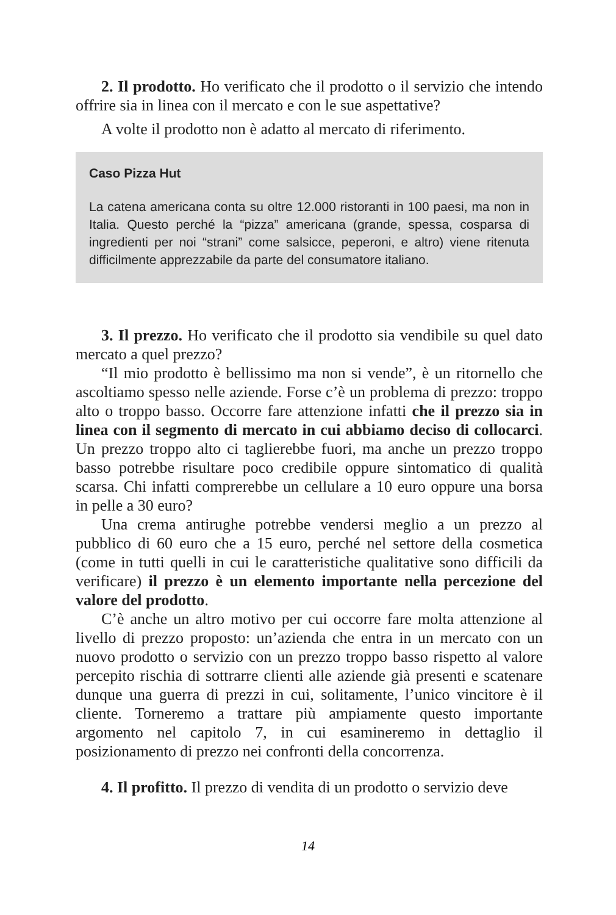2. Il prodotto. Ho verificato che il prodotto o il servizio che intendo offrire sia in linea con il mercato e con le sue aspettative?
A volte il prodotto non è adatto al mercato di riferimento.
Caso Pizza Hut
La catena americana conta su oltre 12.000 ristoranti in 100 paesi, ma non in Italia. Questo perché la “pizza” americana (grande, spessa, cosparsa di ingredienti per noi “strani” come salsicce, peperoni, e altro) viene ritenuta difficilmente apprezzabile da parte del consumatore italiano.
3. Il prezzo. Ho verificato che il prodotto sia vendibile su quel dato mercato a quel prezzo?
“Il mio prodotto è bellissimo ma non si vende”, è un ritornello che ascoltiamo spesso nelle aziende. Forse c’è un problema di prezzo: troppo alto o troppo basso. Occorre fare attenzione infatti che il prezzo sia in linea con il segmento di mercato in cui abbiamo deciso di collocarci. Un prezzo troppo alto ci taglierebbe fuori, ma anche un prezzo troppo basso potrebbe risultare poco credibile oppure sintomatico di qualità scarsa. Chi infatti comprerebbe un cellulare a 10 euro oppure una borsa in pelle a 30 euro?
Una crema antirughe potrebbe vendersi meglio a un prezzo al pubblico di 60 euro che a 15 euro, perché nel settore della cosmetica (come in tutti quelli in cui le caratteristiche qualitative sono difficili da verificare) il prezzo è un elemento importante nella percezione del valore del prodotto.
C’è anche un altro motivo per cui occorre fare molta attenzione al livello di prezzo proposto: un’azienda che entra in un mercato con un nuovo prodotto o servizio con un prezzo troppo basso rispetto al valore percepito rischia di sottrarre clienti alle aziende già presenti e scatenare dunque una guerra di prezzi in cui, solitamente, l’unico vincitore è il cliente. Torneremo a trattare più ampiamente questo importante argomento nel capitolo 7, in cui esamineremo in dettaglio il posizionamento di prezzo nei confronti della concorrenza.
4. Il profitto. Il prezzo di vendita di un prodotto o servizio deve
14